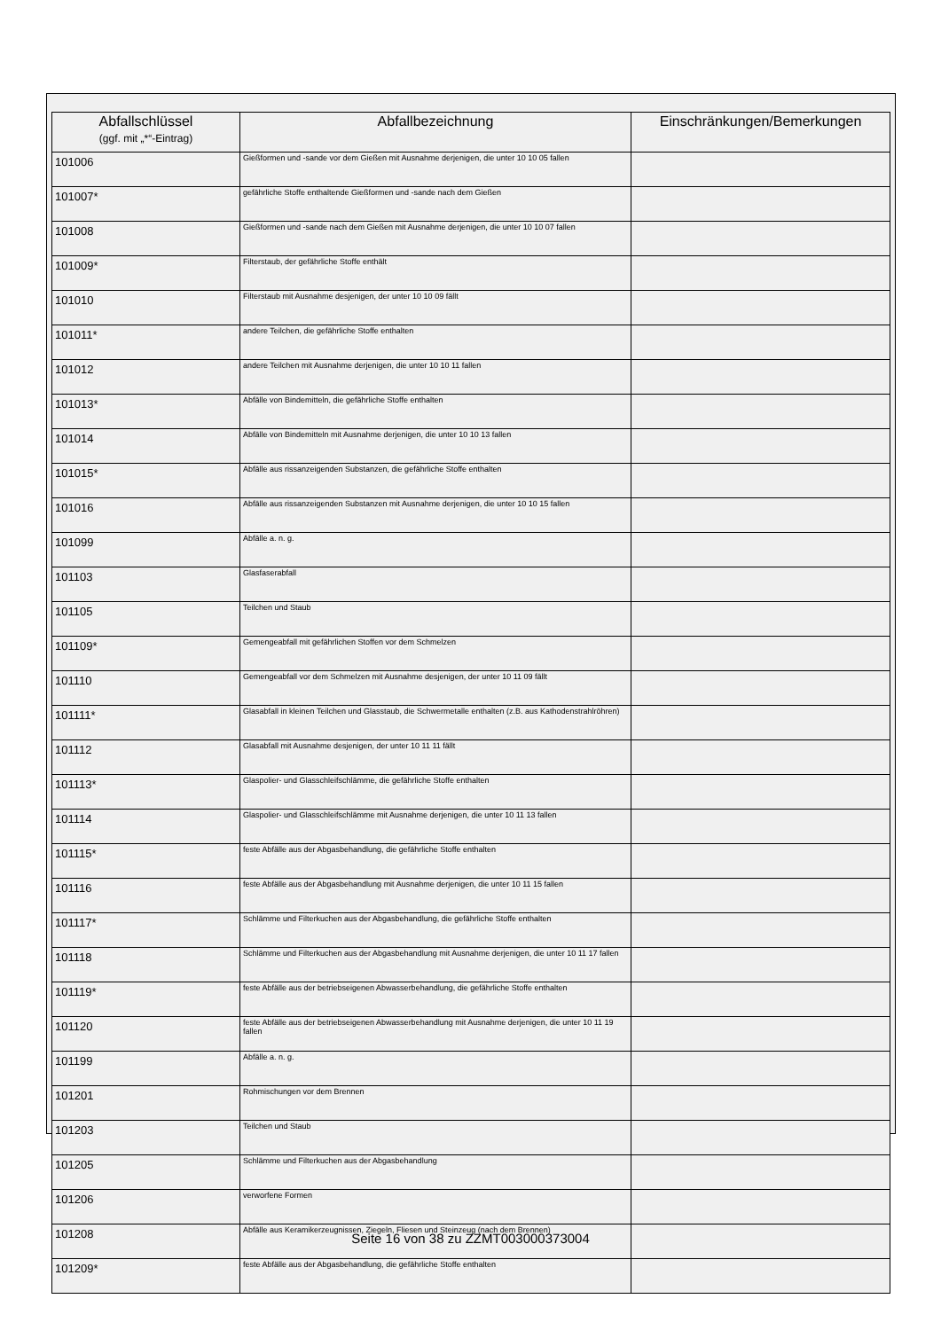| Abfallschlüssel (ggf. mit „*“-Eintrag) | Abfallbezeichnung | Einschränkungen/Bemerkungen |
| --- | --- | --- |
| 101006 | Gießformen und -sande vor dem Gießen mit Ausnahme derjenigen, die unter 10 10 05 fallen | |
| 101007* | gefährliche Stoffe enthaltende Gießformen und -sande nach dem Gießen | |
| 101008 | Gießformen und -sande nach dem Gießen mit Ausnahme derjenigen, die unter 10 10 07 fallen | |
| 101009* | Filterstaub, der gefährliche Stoffe enthält | |
| 101010 | Filterstaub mit Ausnahme desjenigen, der unter 10 10 09 fällt | |
| 101011* | andere Teilchen, die gefährliche Stoffe enthalten | |
| 101012 | andere Teilchen mit Ausnahme derjenigen, die unter 10 10 11 fallen | |
| 101013* | Abfälle von Bindemitteln, die gefährliche Stoffe enthalten | |
| 101014 | Abfälle von Bindemitteln mit Ausnahme derjenigen, die unter 10 10 13 fallen | |
| 101015* | Abfälle aus rissanzeigenden Substanzen, die gefährliche Stoffe enthalten | |
| 101016 | Abfälle aus rissanzeigenden Substanzen mit Ausnahme derjenigen, die unter 10 10 15 fallen | |
| 101099 | Abfälle a. n. g. | |
| 101103 | Glasfaserabfall | |
| 101105 | Teilchen und Staub | |
| 101109* | Gemengeabfall mit gefährlichen Stoffen vor dem Schmelzen | |
| 101110 | Gemengeabfall vor dem Schmelzen mit Ausnahme desjenigen, der unter 10 11 09 fällt | |
| 101111* | Glasabfall in kleinen Teilchen und Glasstaub, die Schwermetalle enthalten (z.B. aus Kathodenstrahlröhren) | |
| 101112 | Glasabfall mit Ausnahme desjenigen, der unter 10 11 11 fällt | |
| 101113* | Glaspolier- und Glasschleifschlämme, die gefährliche Stoffe enthalten | |
| 101114 | Glaspolier- und Glasschleifschlämme mit Ausnahme derjenigen, die unter 10 11 13 fallen | |
| 101115* | feste Abfälle aus der Abgasbehandlung, die gefährliche Stoffe enthalten | |
| 101116 | feste Abfälle aus der Abgasbehandlung mit Ausnahme derjenigen, die unter 10 11 15 fallen | |
| 101117* | Schlämme und Filterkuchen aus der Abgasbehandlung, die gefährliche Stoffe enthalten | |
| 101118 | Schlämme und Filterkuchen aus der Abgasbehandlung mit Ausnahme derjenigen, die unter 10 11 17 fallen | |
| 101119* | feste Abfälle aus der betriebseigenen Abwasserbehandlung, die gefährliche Stoffe enthalten | |
| 101120 | feste Abfälle aus der betriebseigenen Abwasserbehandlung mit Ausnahme derjenigen, die unter 10 11 19 fallen | |
| 101199 | Abfälle a. n. g. | |
| 101201 | Rohmischungen vor dem Brennen | |
| 101203 | Teilchen und Staub | |
| 101205 | Schlämme und Filterkuchen aus der Abgasbehandlung | |
| 101206 | verworfene Formen | |
| 101208 | Abfälle aus Keramikerzeugnissen, Ziegeln, Fliesen und Steinzeug (nach dem Brennen) | |
| 101209* | feste Abfälle aus der Abgasbehandlung, die gefährliche Stoffe enthalten | |
Seite 16 von 38 zu ZZMT003000373004